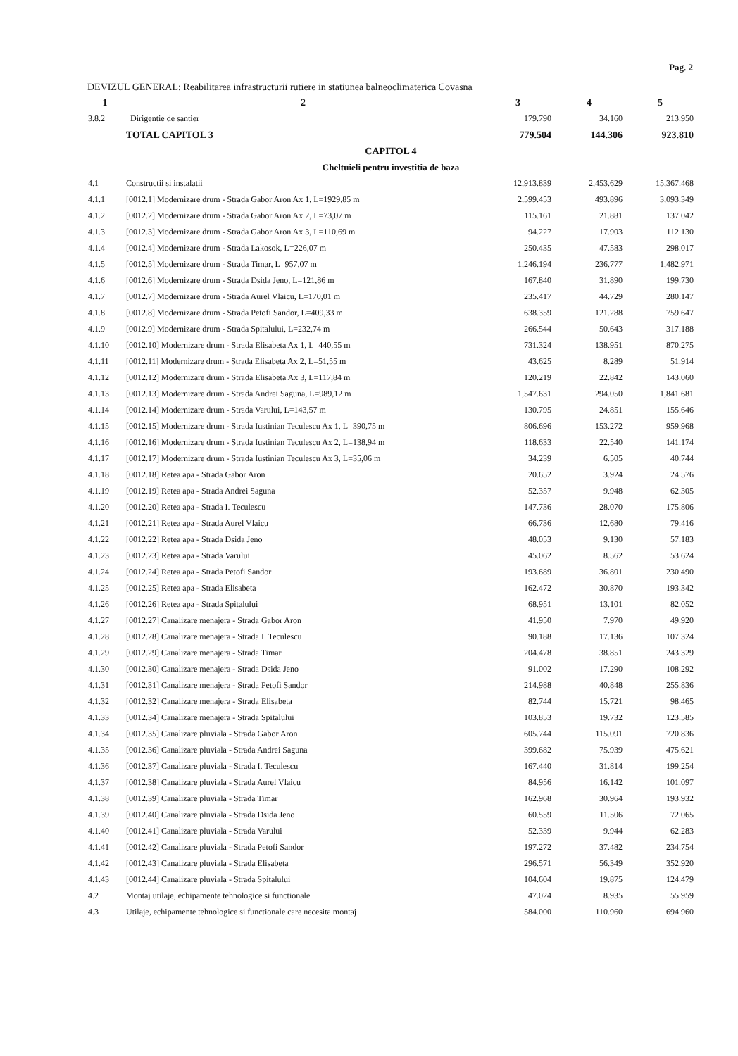Pag. 2
DEVIZUL GENERAL: Reabilitarea infrastructurii rutiere in statiunea balneoclimaterica Covasna
| 1 | 2 | 3 | 4 | 5 |
| --- | --- | --- | --- | --- |
| 3.8.2 | Dirigentie de santier | 179.790 | 34.160 | 213.950 |
| | TOTAL CAPITOL 3 | 779.504 | 144.306 | 923.810 |
| CAPITOL 4 | | | | |
| Cheltuieli pentru investitia de baza | | | | |
| 4.1 | Constructii si instalatii | 12,913.839 | 2,453.629 | 15,367.468 |
| 4.1.1 | [0012.1] Modernizare drum - Strada Gabor Aron Ax 1, L=1929,85 m | 2,599.453 | 493.896 | 3,093.349 |
| 4.1.2 | [0012.2] Modernizare drum - Strada Gabor Aron Ax 2, L=73,07 m | 115.161 | 21.881 | 137.042 |
| 4.1.3 | [0012.3] Modernizare drum - Strada Gabor Aron Ax 3, L=110,69 m | 94.227 | 17.903 | 112.130 |
| 4.1.4 | [0012.4] Modernizare drum - Strada Lakosok, L=226,07 m | 250.435 | 47.583 | 298.017 |
| 4.1.5 | [0012.5] Modernizare drum - Strada Timar, L=957,07 m | 1,246.194 | 236.777 | 1,482.971 |
| 4.1.6 | [0012.6] Modernizare drum - Strada Dsida Jeno, L=121,86 m | 167.840 | 31.890 | 199.730 |
| 4.1.7 | [0012.7] Modernizare drum - Strada Aurel Vlaicu, L=170,01 m | 235.417 | 44.729 | 280.147 |
| 4.1.8 | [0012.8] Modernizare drum - Strada Petofi Sandor, L=409,33 m | 638.359 | 121.288 | 759.647 |
| 4.1.9 | [0012.9] Modernizare drum - Strada Spitalului, L=232,74 m | 266.544 | 50.643 | 317.188 |
| 4.1.10 | [0012.10] Modernizare drum - Strada Elisabeta Ax 1, L=440,55 m | 731.324 | 138.951 | 870.275 |
| 4.1.11 | [0012.11] Modernizare drum - Strada Elisabeta Ax 2, L=51,55 m | 43.625 | 8.289 | 51.914 |
| 4.1.12 | [0012.12] Modernizare drum - Strada Elisabeta Ax 3, L=117,84 m | 120.219 | 22.842 | 143.060 |
| 4.1.13 | [0012.13] Modernizare drum - Strada Andrei Saguna, L=989,12 m | 1,547.631 | 294.050 | 1,841.681 |
| 4.1.14 | [0012.14] Modernizare drum - Strada Varului, L=143,57 m | 130.795 | 24.851 | 155.646 |
| 4.1.15 | [0012.15] Modernizare drum - Strada Iustinian Teculescu Ax 1, L=390,75 m | 806.696 | 153.272 | 959.968 |
| 4.1.16 | [0012.16] Modernizare drum - Strada Iustinian Teculescu Ax 2, L=138,94 m | 118.633 | 22.540 | 141.174 |
| 4.1.17 | [0012.17] Modernizare drum - Strada Iustinian Teculescu Ax 3, L=35,06 m | 34.239 | 6.505 | 40.744 |
| 4.1.18 | [0012.18] Retea apa - Strada Gabor Aron | 20.652 | 3.924 | 24.576 |
| 4.1.19 | [0012.19] Retea apa - Strada Andrei Saguna | 52.357 | 9.948 | 62.305 |
| 4.1.20 | [0012.20] Retea apa - Strada I. Teculescu | 147.736 | 28.070 | 175.806 |
| 4.1.21 | [0012.21] Retea apa - Strada Aurel Vlaicu | 66.736 | 12.680 | 79.416 |
| 4.1.22 | [0012.22] Retea apa - Strada Dsida Jeno | 48.053 | 9.130 | 57.183 |
| 4.1.23 | [0012.23] Retea apa - Strada Varului | 45.062 | 8.562 | 53.624 |
| 4.1.24 | [0012.24] Retea apa - Strada Petofi Sandor | 193.689 | 36.801 | 230.490 |
| 4.1.25 | [0012.25] Retea apa - Strada Elisabeta | 162.472 | 30.870 | 193.342 |
| 4.1.26 | [0012.26] Retea apa - Strada Spitalului | 68.951 | 13.101 | 82.052 |
| 4.1.27 | [0012.27] Canalizare menajera - Strada Gabor Aron | 41.950 | 7.970 | 49.920 |
| 4.1.28 | [0012.28] Canalizare menajera - Strada I. Teculescu | 90.188 | 17.136 | 107.324 |
| 4.1.29 | [0012.29] Canalizare menajera - Strada Timar | 204.478 | 38.851 | 243.329 |
| 4.1.30 | [0012.30] Canalizare menajera - Strada Dsida Jeno | 91.002 | 17.290 | 108.292 |
| 4.1.31 | [0012.31] Canalizare menajera - Strada Petofi Sandor | 214.988 | 40.848 | 255.836 |
| 4.1.32 | [0012.32] Canalizare menajera - Strada Elisabeta | 82.744 | 15.721 | 98.465 |
| 4.1.33 | [0012.34] Canalizare menajera - Strada Spitalului | 103.853 | 19.732 | 123.585 |
| 4.1.34 | [0012.35] Canalizare pluviala - Strada Gabor Aron | 605.744 | 115.091 | 720.836 |
| 4.1.35 | [0012.36] Canalizare pluviala - Strada Andrei Saguna | 399.682 | 75.939 | 475.621 |
| 4.1.36 | [0012.37] Canalizare pluviala - Strada I. Teculescu | 167.440 | 31.814 | 199.254 |
| 4.1.37 | [0012.38] Canalizare pluviala - Strada Aurel Vlaicu | 84.956 | 16.142 | 101.097 |
| 4.1.38 | [0012.39] Canalizare pluviala - Strada Timar | 162.968 | 30.964 | 193.932 |
| 4.1.39 | [0012.40] Canalizare pluviala - Strada Dsida Jeno | 60.559 | 11.506 | 72.065 |
| 4.1.40 | [0012.41] Canalizare pluviala - Strada Varului | 52.339 | 9.944 | 62.283 |
| 4.1.41 | [0012.42] Canalizare pluviala - Strada Petofi Sandor | 197.272 | 37.482 | 234.754 |
| 4.1.42 | [0012.43] Canalizare pluviala - Strada Elisabeta | 296.571 | 56.349 | 352.920 |
| 4.1.43 | [0012.44] Canalizare pluviala - Strada Spitalului | 104.604 | 19.875 | 124.479 |
| 4.2 | Montaj utilaje, echipamente tehnologice si functionale | 47.024 | 8.935 | 55.959 |
| 4.3 | Utilaje, echipamente tehnologice si functionale care necesita montaj | 584.000 | 110.960 | 694.960 |